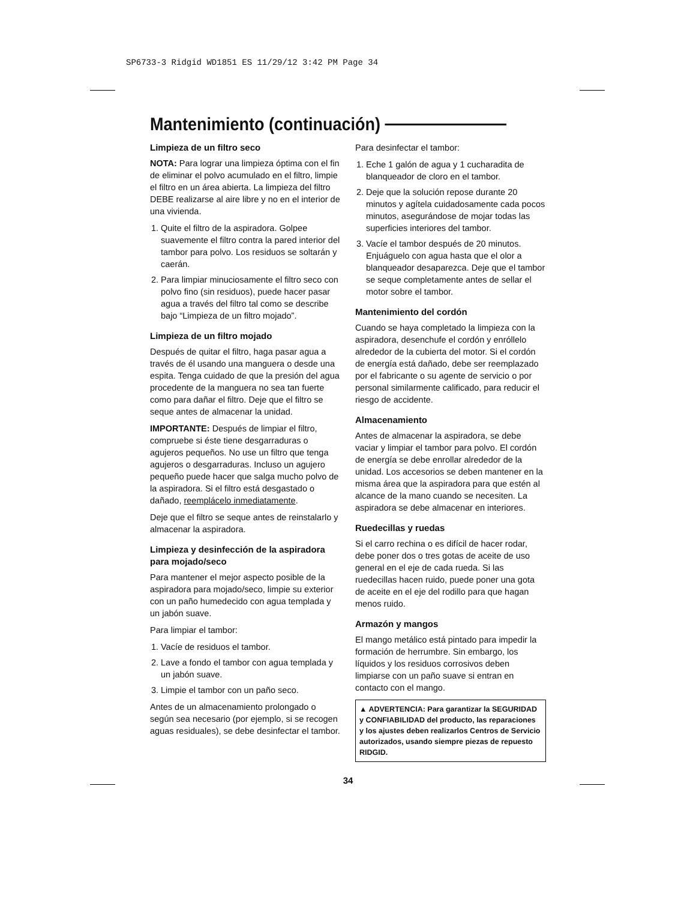SP6733-3 Ridgid WD1851 ES 11/29/12 3:42 PM Page 34
Mantenimiento (continuación)
Limpieza de un filtro seco
NOTA: Para lograr una limpieza óptima con el fin de eliminar el polvo acumulado en el filtro, limpie el filtro en un área abierta. La limpieza del filtro DEBE realizarse al aire libre y no en el interior de una vivienda.
1. Quite el filtro de la aspiradora. Golpee suavemente el filtro contra la pared interior del tambor para polvo. Los residuos se soltarán y caerán.
2. Para limpiar minuciosamente el filtro seco con polvo fino (sin residuos), puede hacer pasar agua a través del filtro tal como se describe bajo “Limpieza de un filtro mojado”.
Limpieza de un filtro mojado
Después de quitar el filtro, haga pasar agua a través de él usando una manguera o desde una espita. Tenga cuidado de que la presión del agua procedente de la manguera no sea tan fuerte como para dañar el filtro. Deje que el filtro se seque antes de almacenar la unidad.
IMPORTANTE: Después de limpiar el filtro, compruebe si éste tiene desgarraduras o agujeros pequeños. No use un filtro que tenga agujeros o desgarraduras. Incluso un agujero pequeño puede hacer que salga mucho polvo de la aspiradora. Si el filtro está desgastado o dañado, reemplácelo inmediatamente.
Deje que el filtro se seque antes de reinstalarlo y almacenar la aspiradora.
Limpieza y desinfección de la aspiradora para mojado/seco
Para mantener el mejor aspecto posible de la aspiradora para mojado/seco, limpie su exterior con un paño humedecido con agua templada y un jabón suave.
Para limpiar el tambor:
1. Vacíe de residuos el tambor.
2. Lave a fondo el tambor con agua templada y un jabón suave.
3. Limpie el tambor con un paño seco.
Antes de un almacenamiento prolongado o según sea necesario (por ejemplo, si se recogen aguas residuales), se debe desinfectar el tambor.
Para desinfectar el tambor:
1. Eche 1 galón de agua y 1 cucharadita de blanqueador de cloro en el tambor.
2. Deje que la solución repose durante 20 minutos y agítela cuidadosamente cada pocos minutos, asegurándose de mojar todas las superficies interiores del tambor.
3. Vacíe el tambor después de 20 minutos. Enjuáguelo con agua hasta que el olor a blanqueador desaparezca. Deje que el tambor se seque completamente antes de sellar el motor sobre el tambor.
Mantenimiento del cordón
Cuando se haya completado la limpieza con la aspiradora, desenchufe el cordón y enróllelo alrededor de la cubierta del motor. Si el cordón de energía está dañado, debe ser reemplazado por el fabricante o su agente de servicio o por personal similarmente calificado, para reducir el riesgo de accidente.
Almacenamiento
Antes de almacenar la aspiradora, se debe vaciar y limpiar el tambor para polvo. El cordón de energía se debe enrollar alrededor de la unidad. Los accesorios se deben mantener en la misma área que la aspiradora para que estén al alcance de la mano cuando se necesiten. La aspiradora se debe almacenar en interiores.
Ruedecillas y ruedas
Si el carro rechina o es difícil de hacer rodar, debe poner dos o tres gotas de aceite de uso general en el eje de cada rueda. Si las ruedecillas hacen ruido, puede poner una gota de aceite en el eje del rodillo para que hagan menos ruido.
Armazón y mangos
El mango metálico está pintado para impedir la formación de herrumbre. Sin embargo, los líquidos y los residuos corrosivos deben limpiarse con un paño suave si entran en contacto con el mango.
▲ ADVERTENCIA: Para garantizar la SEGURIDAD y CONFIABILIDAD del producto, las reparaciones y los ajustes deben realizarlos Centros de Servicio autorizados, usando siempre piezas de repuesto RIDGID.
34